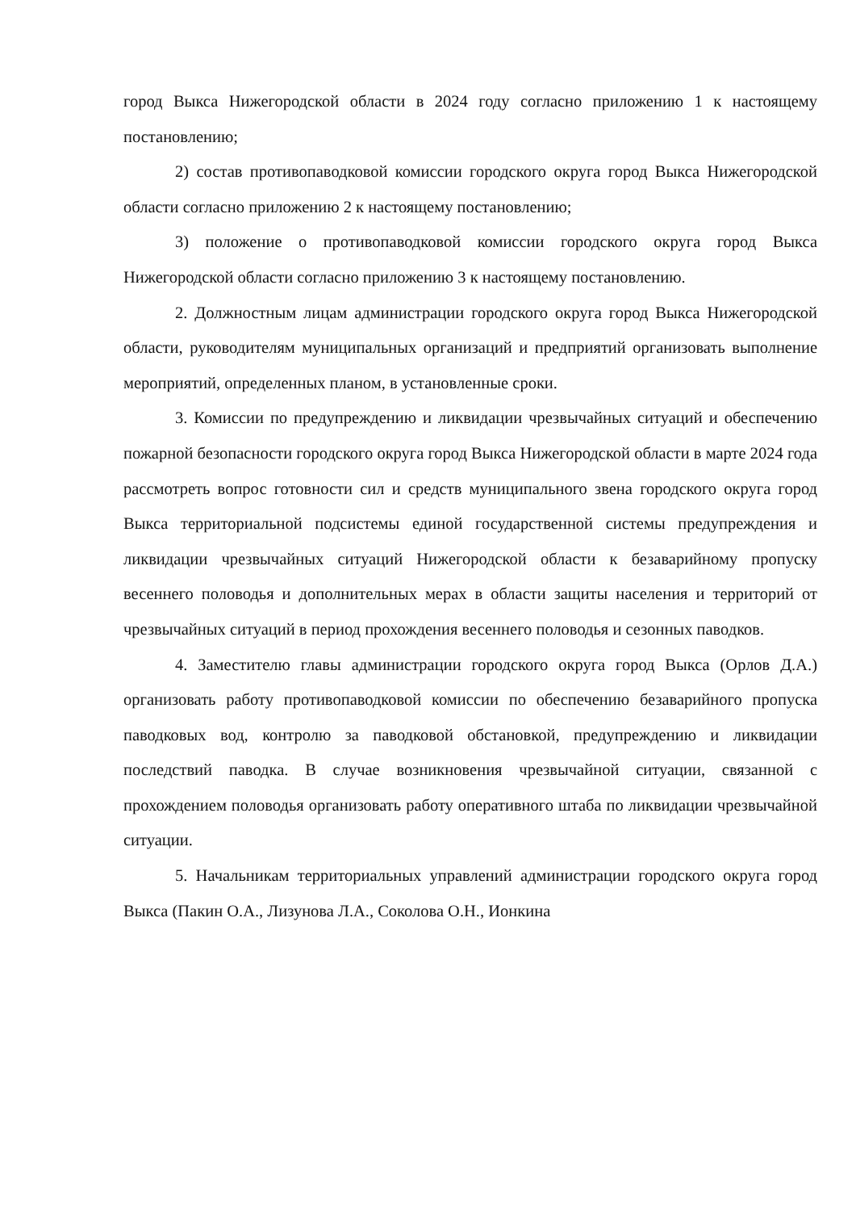город Выкса Нижегородской области в 2024 году согласно приложению 1 к настоящему постановлению;
2) состав противопаводковой комиссии городского округа город Выкса Нижегородской области согласно приложению 2 к настоящему постановлению;
3) положение о противопаводковой комиссии городского округа город Выкса Нижегородской области согласно приложению 3 к настоящему постановлению.
2. Должностным лицам администрации городского округа город Выкса Нижегородской области, руководителям муниципальных организаций и предприятий организовать выполнение мероприятий, определенных планом, в установленные сроки.
3. Комиссии по предупреждению и ликвидации чрезвычайных ситуаций и обеспечению пожарной безопасности городского округа город Выкса Нижегородской области в марте 2024 года рассмотреть вопрос готовности сил и средств муниципального звена городского округа город Выкса территориальной подсистемы единой государственной системы предупреждения и ликвидации чрезвычайных ситуаций Нижегородской области к безаварийному пропуску весеннего половодья и дополнительных мерах в области защиты населения и территорий от чрезвычайных ситуаций в период прохождения весеннего половодья и сезонных паводков.
4. Заместителю главы администрации городского округа город Выкса (Орлов Д.А.) организовать работу противопаводковой комиссии по обеспечению безаварийного пропуска паводковых вод, контролю за паводковой обстановкой, предупреждению и ликвидации последствий паводка. В случае возникновения чрезвычайной ситуации, связанной с прохождением половодья организовать работу оперативного штаба по ликвидации чрезвычайной ситуации.
5. Начальникам территориальных управлений администрации городского округа город Выкса (Пакин О.А., Лизунова Л.А., Соколова О.Н., Ионкина